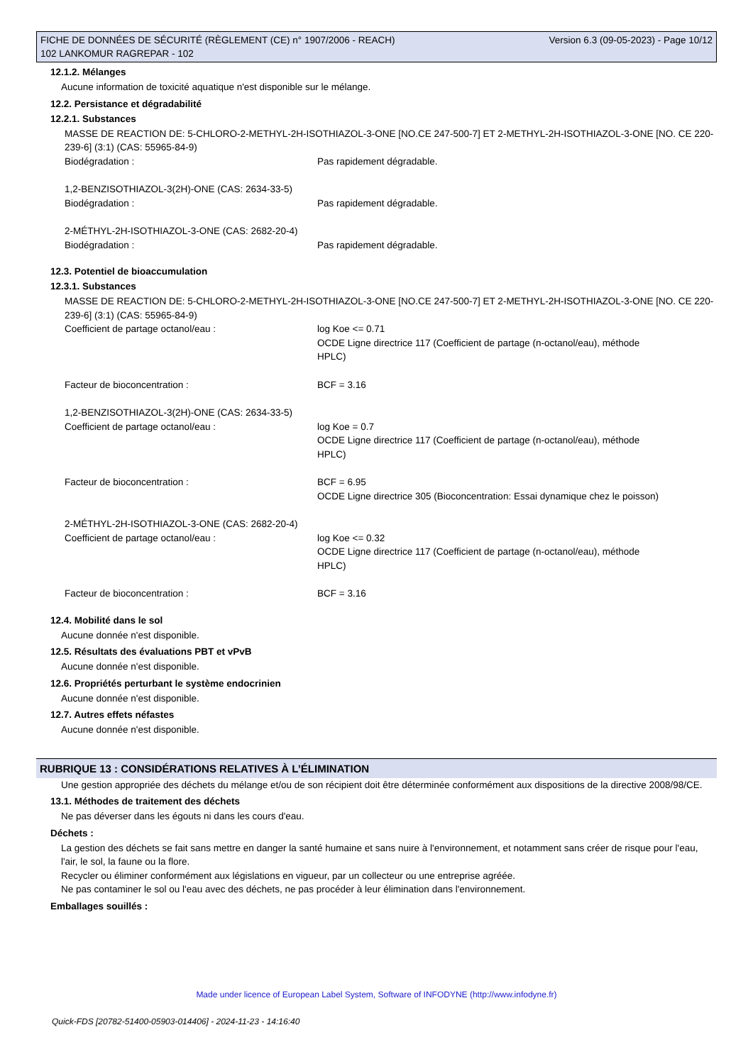FICHE DE DONNÉES DE SÉCURITÉ (RÈGLEMENT (CE) n° 1907/2006 - REACH)
102 LANKOMUR RAGREPAR - 102
Version 6.3 (09-05-2023) - Page 10/12
12.1.2. Mélanges
Aucune information de toxicité aquatique n'est disponible sur le mélange.
12.2. Persistance et dégradabilité
12.2.1. Substances
MASSE DE REACTION DE: 5-CHLORO-2-METHYL-2H-ISOTHIAZOL-3-ONE [NO.CE 247-500-7] ET 2-METHYL-2H-ISOTHIAZOL-3-ONE [NO. CE 220-239-6] (3:1) (CAS: 55965-84-9)
Biodégradation : Pas rapidement dégradable.
1,2-BENZISOTHIAZOL-3(2H)-ONE (CAS: 2634-33-5)
Biodégradation : Pas rapidement dégradable.
2-MÉTHYL-2H-ISOTHIAZOL-3-ONE (CAS: 2682-20-4)
Biodégradation : Pas rapidement dégradable.
12.3. Potentiel de bioaccumulation
12.3.1. Substances
MASSE DE REACTION DE: 5-CHLORO-2-METHYL-2H-ISOTHIAZOL-3-ONE [NO.CE 247-500-7] ET 2-METHYL-2H-ISOTHIAZOL-3-ONE [NO. CE 220-239-6] (3:1) (CAS: 55965-84-9)
Coefficient de partage octanol/eau : log Koe <= 0.71
OCDE Ligne directrice 117 (Coefficient de partage (n-octanol/eau), méthode HPLC)
Facteur de bioconcentration : BCF = 3.16
1,2-BENZISOTHIAZOL-3(2H)-ONE (CAS: 2634-33-5)
Coefficient de partage octanol/eau : log Koe = 0.7
OCDE Ligne directrice 117 (Coefficient de partage (n-octanol/eau), méthode HPLC)
Facteur de bioconcentration : BCF = 6.95
OCDE Ligne directrice 305 (Bioconcentration: Essai dynamique chez le poisson)
2-MÉTHYL-2H-ISOTHIAZOL-3-ONE (CAS: 2682-20-4)
Coefficient de partage octanol/eau : log Koe <= 0.32
OCDE Ligne directrice 117 (Coefficient de partage (n-octanol/eau), méthode HPLC)
Facteur de bioconcentration : BCF = 3.16
12.4. Mobilité dans le sol
Aucune donnée n'est disponible.
12.5. Résultats des évaluations PBT et vPvB
Aucune donnée n'est disponible.
12.6. Propriétés perturbant le système endocrinien
Aucune donnée n'est disponible.
12.7. Autres effets néfastes
Aucune donnée n'est disponible.
RUBRIQUE 13 : CONSIDÉRATIONS RELATIVES À L’ÉLIMINATION
Une gestion appropriée des déchets du mélange et/ou de son récipient doit être déterminée conformément aux dispositions de la directive 2008/98/CE.
13.1. Méthodes de traitement des déchets
Ne pas déverser dans les égouts ni dans les cours d'eau.
Déchets :
La gestion des déchets se fait sans mettre en danger la santé humaine et sans nuire à l'environnement, et notamment sans créer de risque pour l'eau, l'air, le sol, la faune ou la flore.
Recycler ou éliminer conformément aux législations en vigueur, par un collecteur ou une entreprise agréée.
Ne pas contaminer le sol ou l'eau avec des déchets, ne pas procéder à leur élimination dans l'environnement.
Emballages souillés :
Made under licence of European Label System, Software of INFODYNE (http://www.infodyne.fr)
Quick-FDS [20782-51400-05903-014406] - 2024-11-23 - 14:16:40